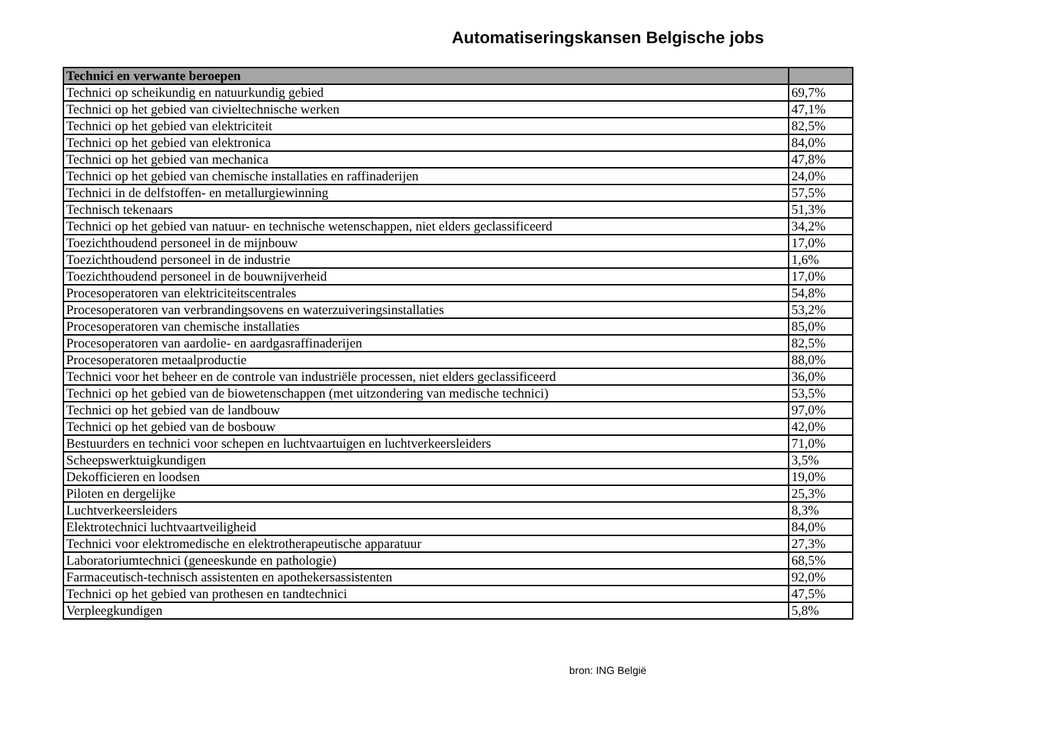Automatiseringskansen Belgische jobs
| Technici en verwante beroepen | |
| --- | --- |
| Technici op scheikundig en natuurkundig gebied | 69,7% |
| Technici op het gebied van civieltechnische werken | 47,1% |
| Technici op het gebied van elektriciteit | 82,5% |
| Technici op het gebied van elektronica | 84,0% |
| Technici op het gebied van mechanica | 47,8% |
| Technici op het gebied van chemische installaties en raffinaderijen | 24,0% |
| Technici in de delfstoffen- en metallurgiewinning | 57,5% |
| Technisch tekenaars | 51,3% |
| Technici op het gebied van natuur- en technische wetenschappen, niet elders geclassificeerd | 34,2% |
| Toezichthoudend personeel in de mijnbouw | 17,0% |
| Toezichthoudend personeel in de industrie | 1,6% |
| Toezichthoudend personeel in de bouwnijverheid | 17,0% |
| Procesoperatoren van elektriciteitscentrales | 54,8% |
| Procesoperatoren van verbrandingsovens en waterzuiveringsinstallaties | 53,2% |
| Procesoperatoren van chemische installaties | 85,0% |
| Procesoperatoren van aardolie- en aardgasraffinaderijen | 82,5% |
| Procesoperatoren metaalproductie | 88,0% |
| Technici voor het beheer en de controle van industriële processen, niet elders geclassificeerd | 36,0% |
| Technici op het gebied van de biowetenschappen (met uitzondering van medische technici) | 53,5% |
| Technici op het gebied van de landbouw | 97,0% |
| Technici op het gebied van de bosbouw | 42,0% |
| Bestuurders en technici voor schepen en luchtvaartuigen en luchtverkeersleiders | 71,0% |
| Scheepswerktuigkundigen | 3,5% |
| Dekofficieren en loodsen | 19,0% |
| Piloten en dergelijke | 25,3% |
| Luchtverkeersleiders | 8,3% |
| Elektrotechnici luchtvaartveiligheid | 84,0% |
| Technici voor elektromedische en elektrotherapeutische apparatuur | 27,3% |
| Laboratoriumtechnici (geneeskunde en pathologie) | 68,5% |
| Farmaceutisch-technisch assistenten en apothekersassistenten | 92,0% |
| Technici op het gebied van prothesen en tandtechnici | 47,5% |
| Verpleegkundigen | 5,8% |
bron: ING België